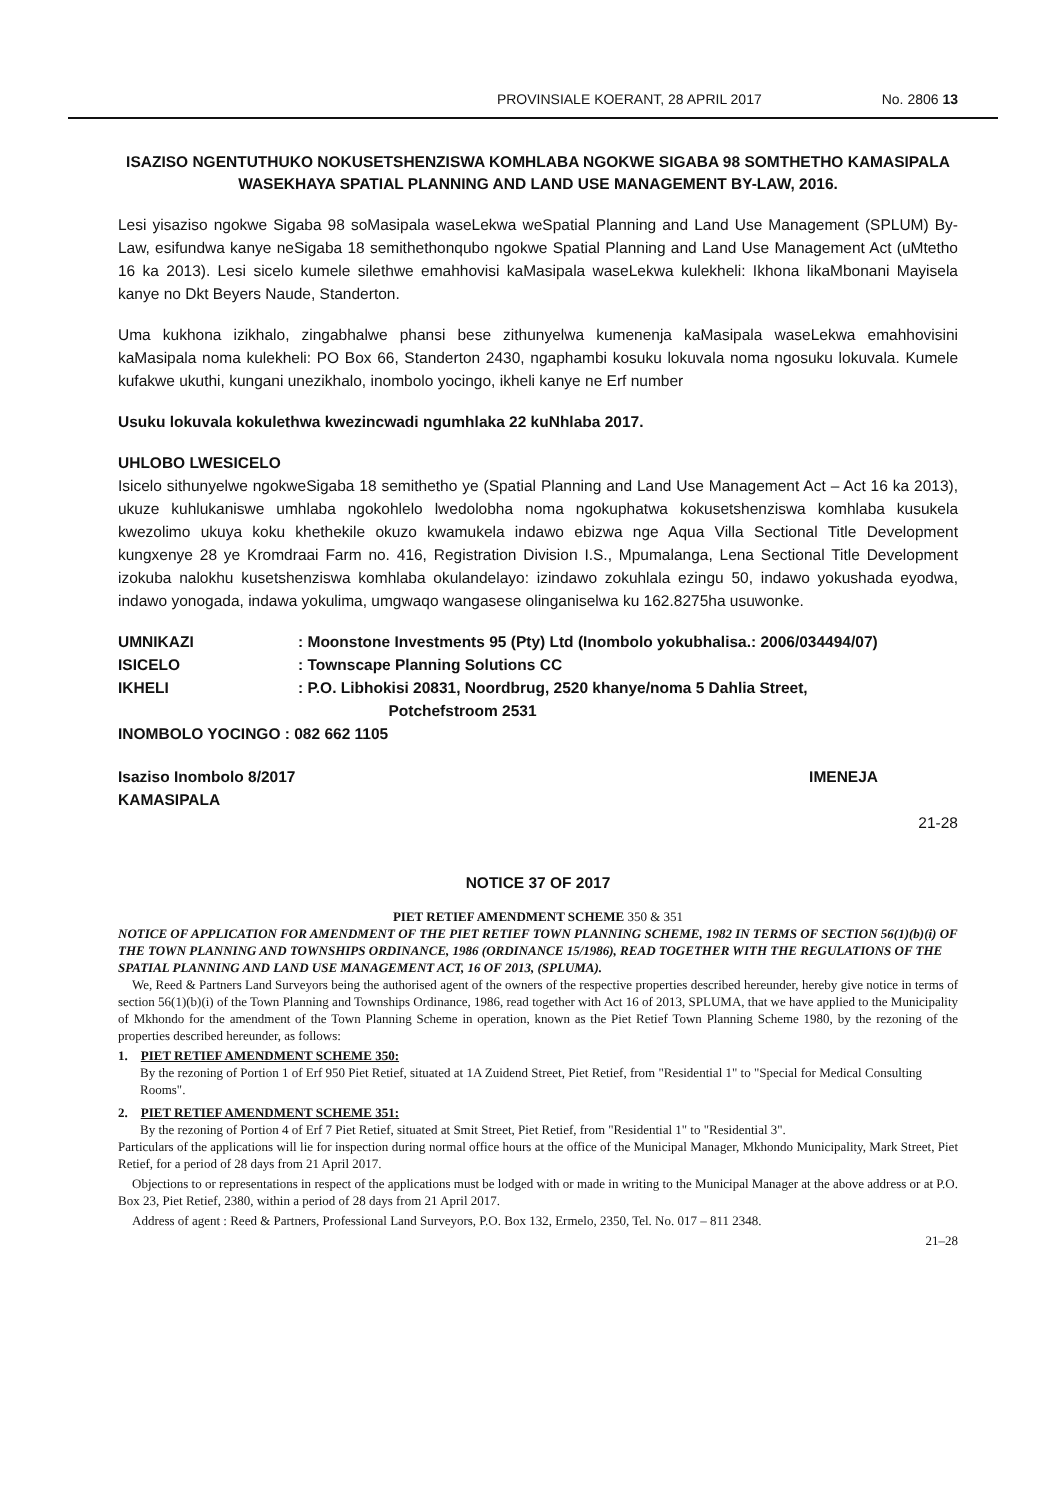PROVINSIALE KOERANT, 28 APRIL 2017 No. 2806 13
ISAZISO NGENTUTHUKO NOKUSETSHENZISWA KOMHLABA NGOKWE SIGABA 98 SOMTHETHO KAMASIPALA WASEKHAYA SPATIAL PLANNING AND LAND USE MANAGEMENT BY-LAW, 2016.
Lesi yisaziso ngokwe Sigaba 98 soMasipala waseLekwa weSpatial Planning and Land Use Management (SPLUM) By-Law, esifundwa kanye neSigaba 18 semithethonqubo ngokwe Spatial Planning and Land Use Management Act (uMtetho 16 ka 2013). Lesi sicelo kumele silethwe emahhovisi kaMasipala waseLekwa kulekheli: Ikhona likaMbonani Mayisela kanye no Dkt Beyers Naude, Standerton.
Uma kukhona izikhalo, zingabhalwe phansi bese zithunyelwa kumenenja kaMasipala waseLekwa emahhovisini kaMasipala noma kulekheli: PO Box 66, Standerton 2430, ngaphambi kosuku lokuvala noma ngosuku lokuvala. Kumele kufakwe ukuthi, kungani unezikhalo, inombolo yocingo, ikheli kanye ne Erf number
Usuku lokuvala kokulethwa kwezincwadi ngumhlaka 22 kuNhlaba 2017.
UHLOBO LWESICELO
Isicelo sithunyelwe ngokweSigaba 18 semithetho ye (Spatial Planning and Land Use Management Act – Act 16 ka 2013), ukuze kuhlukaniswe umhlaba ngokohlelo lwedolobha noma ngokuphatwa kokusetshenziswa komhlaba kusukela kwezolimo ukuya koku khethekile okuzo kwamukela indawo ebizwa nge Aqua Villa Sectional Title Development kungxenye 28 ye Kromdraai Farm no. 416, Registration Division I.S., Mpumalanga, Lena Sectional Title Development izokuba nalokhu kusetshenziswa komhlaba okulandelayo: izindawo zokuhlala ezingu 50, indawo yokushada eyodwa, indawo yonogada, indawa yokulima, umgwaqo wangasese olinganiselwa ku 162.8275ha usuwonke.
UMNIKAZI : Moonstone Investments 95 (Pty) Ltd (Inombolo yokubhalisa.: 2006/034494/07)
ISICELO : Townscape Planning Solutions CC
IKHELI : P.O. Libhokisi 20831, Noordbrug, 2520 khanye/noma 5 Dahlia Street,
Potchefstroom 2531
INOMBOLO YOCINGO : 082 662 1105
Isaziso Inombolo 8/2017
KAMASIPALA IMENEJA
21-28
NOTICE 37 OF 2017
PIET RETIEF AMENDMENT SCHEME 350 & 351
NOTICE OF APPLICATION FOR AMENDMENT OF THE PIET RETIEF TOWN PLANNING SCHEME, 1982 IN TERMS OF SECTION 56(1)(b)(i) OF THE TOWN PLANNING AND TOWNSHIPS ORDINANCE, 1986 (ORDINANCE 15/1986), READ TOGETHER WITH THE REGULATIONS OF THE SPATIAL PLANNING AND LAND USE MANAGEMENT ACT, 16 OF 2013, (SPLUMA).
We, Reed & Partners Land Surveyors being the authorised agent of the owners of the respective properties described hereunder, hereby give notice in terms of section 56(1)(b)(i) of the Town Planning and Townships Ordinance, 1986, read together with Act 16 of 2013, SPLUMA, that we have applied to the Municipality of Mkhondo for the amendment of the Town Planning Scheme in operation, known as the Piet Retief Town Planning Scheme 1980, by the rezoning of the properties described hereunder, as follows:
1. PIET RETIEF AMENDMENT SCHEME 350:
By the rezoning of Portion 1 of Erf 950 Piet Retief, situated at 1A Zuidend Street, Piet Retief, from "Residential 1" to "Special for Medical Consulting Rooms".
2. PIET RETIEF AMENDMENT SCHEME 351:
By the rezoning of Portion 4 of Erf 7 Piet Retief, situated at Smit Street, Piet Retief, from "Residential 1" to "Residential 3".
Particulars of the applications will lie for inspection during normal office hours at the office of the Municipal Manager, Mkhondo Municipality, Mark Street, Piet Retief, for a period of 28 days from 21 April 2017.
Objections to or representations in respect of the applications must be lodged with or made in writing to the Municipal Manager at the above address or at P.O. Box 23, Piet Retief, 2380, within a period of 28 days from 21 April 2017.
Address of agent : Reed & Partners, Professional Land Surveyors, P.O. Box 132, Ermelo, 2350, Tel. No. 017 – 811 2348.
21–28